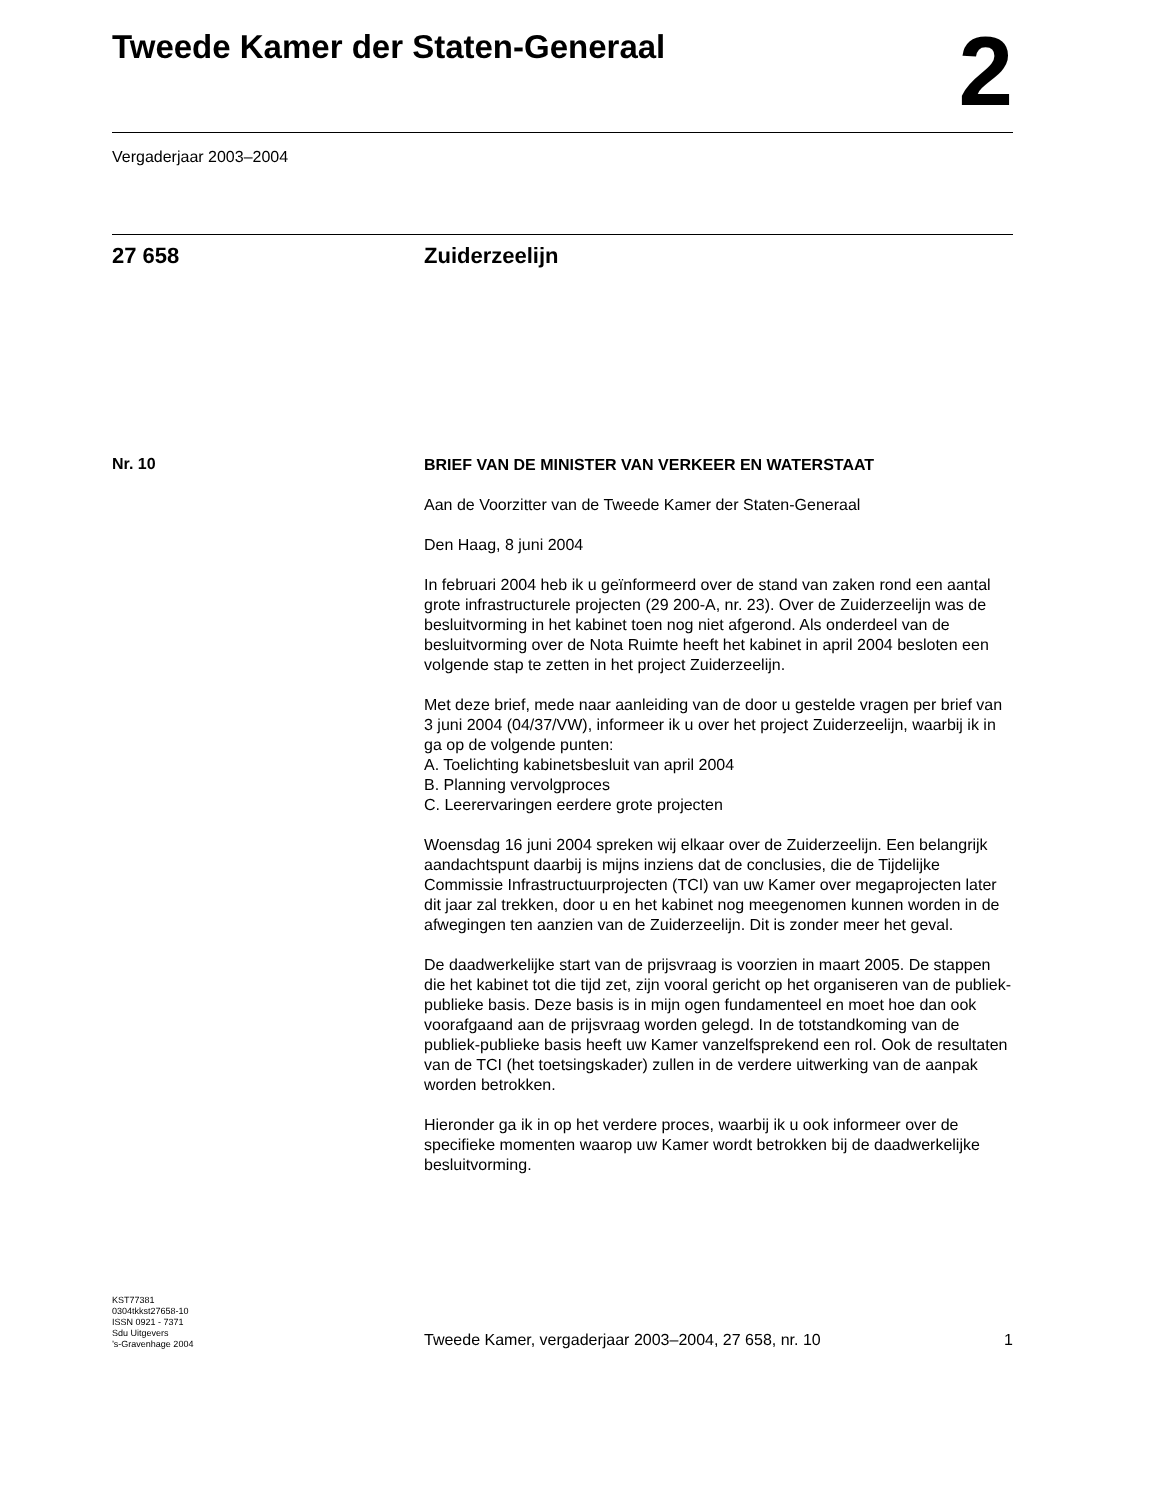Tweede Kamer der Staten-Generaal
2
Vergaderjaar 2003–2004
27 658 Zuiderzeelijn
Nr. 10
BRIEF VAN DE MINISTER VAN VERKEER EN WATERSTAAT
Aan de Voorzitter van de Tweede Kamer der Staten-Generaal
Den Haag, 8 juni 2004
In februari 2004 heb ik u geïnformeerd over de stand van zaken rond een aantal grote infrastructurele projecten (29 200-A, nr. 23). Over de Zuiderzeelijn was de besluitvorming in het kabinet toen nog niet afgerond. Als onderdeel van de besluitvorming over de Nota Ruimte heeft het kabinet in april 2004 besloten een volgende stap te zetten in het project Zuiderzeelijn.
Met deze brief, mede naar aanleiding van de door u gestelde vragen per brief van 3 juni 2004 (04/37/VW), informeer ik u over het project Zuiderzeelijn, waarbij ik in ga op de volgende punten:
A. Toelichting kabinetsbesluit van april 2004
B. Planning vervolgproces
C. Leerervaringen eerdere grote projecten
Woensdag 16 juni 2004 spreken wij elkaar over de Zuiderzeelijn. Een belangrijk aandachtspunt daarbij is mijns inziens dat de conclusies, die de Tijdelijke Commissie Infrastructuurprojecten (TCI) van uw Kamer over megaprojecten later dit jaar zal trekken, door u en het kabinet nog meegenomen kunnen worden in de afwegingen ten aanzien van de Zuiderzeelijn. Dit is zonder meer het geval.
De daadwerkelijke start van de prijsvraag is voorzien in maart 2005. De stappen die het kabinet tot die tijd zet, zijn vooral gericht op het organiseren van de publiek-publieke basis. Deze basis is in mijn ogen fundamenteel en moet hoe dan ook voorafgaand aan de prijsvraag worden gelegd. In de totstandkoming van de publiek-publieke basis heeft uw Kamer vanzelfsprekend een rol. Ook de resultaten van de TCI (het toetsingskader) zullen in de verdere uitwerking van de aanpak worden betrokken.
Hieronder ga ik in op het verdere proces, waarbij ik u ook informeer over de specifieke momenten waarop uw Kamer wordt betrokken bij de daadwerkelijke besluitvorming.
KST77381
0304tkkst27658-10
ISSN 0921 - 7371
Sdu Uitgevers
’s-Gravenhage 2004
Tweede Kamer, vergaderjaar 2003–2004, 27 658, nr. 10 1